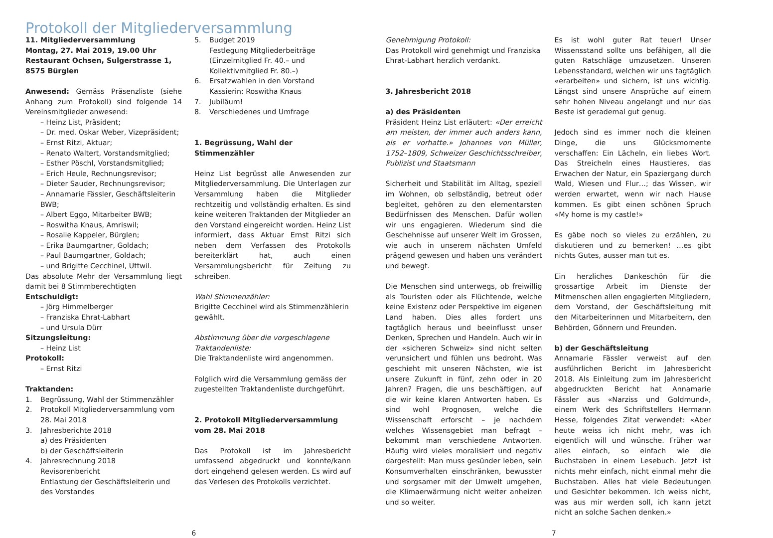Protokoll der Mitgliederversammlung
11. Mitgliederversammlung
Montag, 27. Mai 2019, 19.00 Uhr
Restaurant Ochsen, Sulgerstrasse 1,
8575 Bürglen
Anwesend: Gemäss Präsenzliste (siehe Anhang zum Protokoll) sind folgende 14 Vereinsmitglieder anwesend:
– Heinz List, Präsident;
– Dr. med. Oskar Weber, Vizepräsident;
– Ernst Ritzi, Aktuar;
– Renato Waltert, Vorstandsmitglied;
– Esther Pöschl, Vorstandsmitglied;
– Erich Heule, Rechnungsrevisor;
– Dieter Sauder, Rechnungsrevisor;
– Annamarie Fässler, Geschäftsleiterin BWB;
– Albert Eggo, Mitarbeiter BWB;
– Roswitha Knaus, Amriswil;
– Rosalie Kappeler, Bürglen;
– Erika Baumgartner, Goldach;
– Paul Baumgartner, Goldach;
– und Brigitte Cecchinel, Uttwil.
Das absolute Mehr der Versammlung liegt damit bei 8 Stimmberechtigten
Entschuldigt:
– Jörg Himmelberger
– Franziska Ehrat-Labhart
– und Ursula Dürr
Sitzungsleitung:
– Heinz List
Protokoll:
– Ernst Ritzi
Traktanden:
1. Begrüssung, Wahl der Stimmenzähler
2. Protokoll Mitgliederversammlung vom 28. Mai 2018
3. Jahresberichte 2018
a) des Präsidenten
b) der Geschäftsleiterin
4. Jahresrechnung 2018
Revisorenbericht
Entlastung der Geschäftsleiterin und des Vorstandes
5. Budget 2019
Festlegung Mitgliederbeiträge (Einzelmitglied Fr. 40.– und Kollektivmitglied Fr. 80.–)
6. Ersatzwahlen in den Vorstand
Kassierin: Roswitha Knaus
7. Jubiläum!
8. Verschiedenes und Umfrage
1. Begrüssung, Wahl der Stimmenzähler
Heinz List begrüsst alle Anwesenden zur Mitgliederversammlung. Die Unterlagen zur Versammlung haben die Mitglieder rechtzeitig und vollständig erhalten. Es sind keine weiteren Traktanden der Mitglieder an den Vorstand eingereicht worden. Heinz List informiert, dass Aktuar Ernst Ritzi sich neben dem Verfassen des Protokolls bereiterklärt hat, auch einen Versammlungsbericht für Zeitung zu schreiben.
Wahl Stimmenzähler:
Brigitte Cecchinel wird als Stimmenzählerin gewählt.
Abstimmung über die vorgeschlagene Traktandenliste:
Die Traktandenliste wird angenommen.
Folglich wird die Versammlung gemäss der zugestellten Traktandenliste durchgeführt.
2. Protokoll Mitgliederversammlung vom 28. Mai 2018
Das Protokoll ist im Jahresbericht umfassend abgedruckt und konnte/kann dort eingehend gelesen werden. Es wird auf das Verlesen des Protokolls verzichtet.
Genehmigung Protokoll:
Das Protokoll wird genehmigt und Franziska Ehrat-Labhart herzlich verdankt.
3. Jahresbericht 2018
a) des Präsidenten
Präsident Heinz List erläutert: «Der erreicht am meisten, der immer auch anders kann, als er vorhatte.» Johannes von Müller, 1752–1809, Schweizer Geschichtsschreiber, Publizist und Staatsmann
Sicherheit und Stabilität im Alltag, speziell im Wohnen, ob selbständig, betreut oder begleitet, gehören zu den elementarsten Bedürfnissen des Menschen. Dafür wollen wir uns engagieren. Wiederum sind die Geschehnisse auf unserer Welt im Grossen, wie auch in unserem nächsten Umfeld prägend gewesen und haben uns verändert und bewegt.
Die Menschen sind unterwegs, ob freiwillig als Touristen oder als Flüchtende, welche keine Existenz oder Perspektive im eigenen Land haben. Dies alles fordert uns tagtäglich heraus und beeinflusst unser Denken, Sprechen und Handeln. Auch wir in der «sicheren Schweiz» sind nicht selten verunsichert und fühlen uns bedroht. Was geschieht mit unseren Nächsten, wie ist unsere Zukunft in fünf, zehn oder in 20 Jahren? Fragen, die uns beschäftigen, auf die wir keine klaren Antworten haben. Es sind wohl Prognosen, welche die Wissenschaft erforscht – je nachdem welches Wissensgebiet man befragt – bekommt man verschiedene Antworten. Häufig wird vieles moralisiert und negativ dargestellt: Man muss gesünder leben, sein Konsumverhalten einschränken, bewusster und sorgsamer mit der Umwelt umgehen, die Klimaerwärmung nicht weiter anheizen und so weiter.
Es ist wohl guter Rat teuer! Unser Wissensstand sollte uns befähigen, all die guten Ratschläge umzusetzen. Unseren Lebensstandard, welchen wir uns tagtäglich «erarbeiten» und sichern, ist uns wichtig. Längst sind unsere Ansprüche auf einem sehr hohen Niveau angelangt und nur das Beste ist gerademal gut genug.
Jedoch sind es immer noch die kleinen Dinge, die uns Glücksmomente verschaffen: Ein Lächeln, ein liebes Wort. Das Streicheln eines Haustieres, das Erwachen der Natur, ein Spaziergang durch Wald, Wiesen und Flur…; das Wissen, wir werden erwartet, wenn wir nach Hause kommen. Es gibt einen schönen Spruch «My home is my castle!»
Es gäbe noch so vieles zu erzählen, zu diskutieren und zu bemerken! …es gibt nichts Gutes, ausser man tut es.
Ein herzliches Dankeschön für die grossartige Arbeit im Dienste der Mitmenschen allen engagierten Mitgliedern, dem Vorstand, der Geschäftsleitung mit den Mitarbeiterinnen und Mitarbeitern, den Behörden, Gönnern und Freunden.
b) der Geschäftsleitung
Annamarie Fässler verweist auf den ausführlichen Bericht im Jahresbericht 2018. Als Einleitung zum im Jahresbericht abgedruckten Bericht hat Annamarie Fässler aus «Narziss und Goldmund», einem Werk des Schriftstellers Hermann Hesse, folgendes Zitat verwendet: «Aber heute weiss ich nicht mehr, was ich eigentlich will und wünsche. Früher war alles einfach, so einfach wie die Buchstaben in einem Lesebuch. Jetzt ist nichts mehr einfach, nicht einmal mehr die Buchstaben. Alles hat viele Bedeutungen und Gesichter bekommen. Ich weiss nicht, was aus mir werden soll, ich kann jetzt nicht an solche Sachen denken.»
6 7